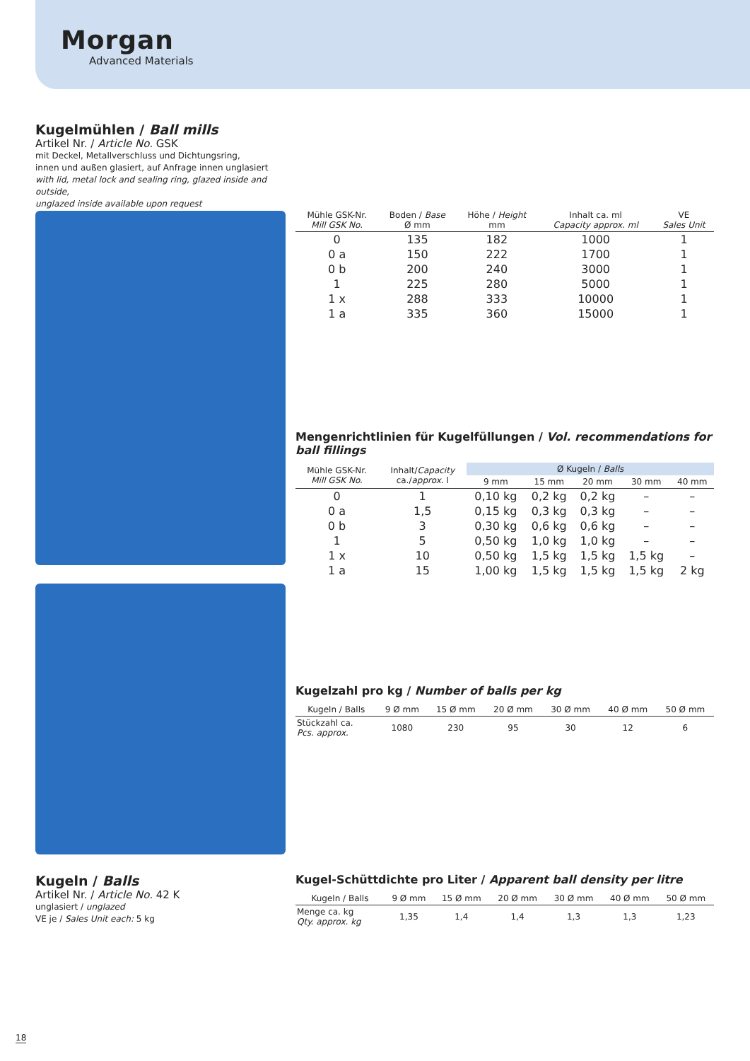Morgan
Advanced Materials
Kugelmühlen / Ball mills
Artikel Nr. / Article No. GSK
mit Deckel, Metallverschluss und Dichtungsring,
innen und außen glasiert, auf Anfrage innen unglasiert
with lid, metal lock and sealing ring, glazed inside and outside,
unglazed inside available upon request
| Mühle GSK-Nr. Mill GSK No. | Boden / Base Ø mm | Höhe / Height mm | Inhalt ca. ml Capacity approx. ml | VE Sales Unit |
| --- | --- | --- | --- | --- |
| 0 | 135 | 182 | 1000 | 1 |
| 0 a | 150 | 222 | 1700 | 1 |
| 0 b | 200 | 240 | 3000 | 1 |
| 1 | 225 | 280 | 5000 | 1 |
| 1 x | 288 | 333 | 10000 | 1 |
| 1 a | 335 | 360 | 15000 | 1 |
Mengenrichtlinien für Kugelfüllungen / Vol. recommendations for ball fillings
| Mühle GSK-Nr. Mill GSK No. | Inhalt/ Capacity ca./ approx. l | Ø Kugeln / Balls | | | | |
| --- | --- | --- | --- | --- | --- | --- |
| | | 9 mm | 15 mm | 20 mm | 30 mm | 40 mm |
| 0 | 1 | 0,10 kg | 0,2 kg | 0,2 kg | – | – |
| 0 a | 1,5 | 0,15 kg | 0,3 kg | 0,3 kg | – | – |
| 0 b | 3 | 0,30 kg | 0,6 kg | 0,6 kg | – | – |
| 1 | 5 | 0,50 kg | 1,0 kg | 1,0 kg | – | – |
| 1 x | 10 | 0,50 kg | 1,5 kg | 1,5 kg | 1,5 kg | – |
| 1 a | 15 | 1,00 kg | 1,5 kg | 1,5 kg | 1,5 kg | 2 kg |
Kugelzahl pro kg / Number of balls per kg
| Kugeln / Balls | 9 Ø mm | 15 Ø mm | 20 Ø mm | 30 Ø mm | 40 Ø mm | 50 Ø mm |
| --- | --- | --- | --- | --- | --- | --- |
| Stückzahl ca. Pcs. approx. | 1080 | 230 | 95 | 30 | 12 | 6 |
Kugeln / Balls
Artikel Nr. / Article No. 42 K
unglasiert / unglazed
VE je / Sales Unit each: 5 kg
Kugel-Schüttdichte pro Liter / Apparent ball density per litre
| Kugeln / Balls | 9 Ø mm | 15 Ø mm | 20 Ø mm | 30 Ø mm | 40 Ø mm | 50 Ø mm |
| --- | --- | --- | --- | --- | --- | --- |
| Menge ca. kg Qty. approx. kg | 1,35 | 1,4 | 1,4 | 1,3 | 1,3 | 1,23 |
18